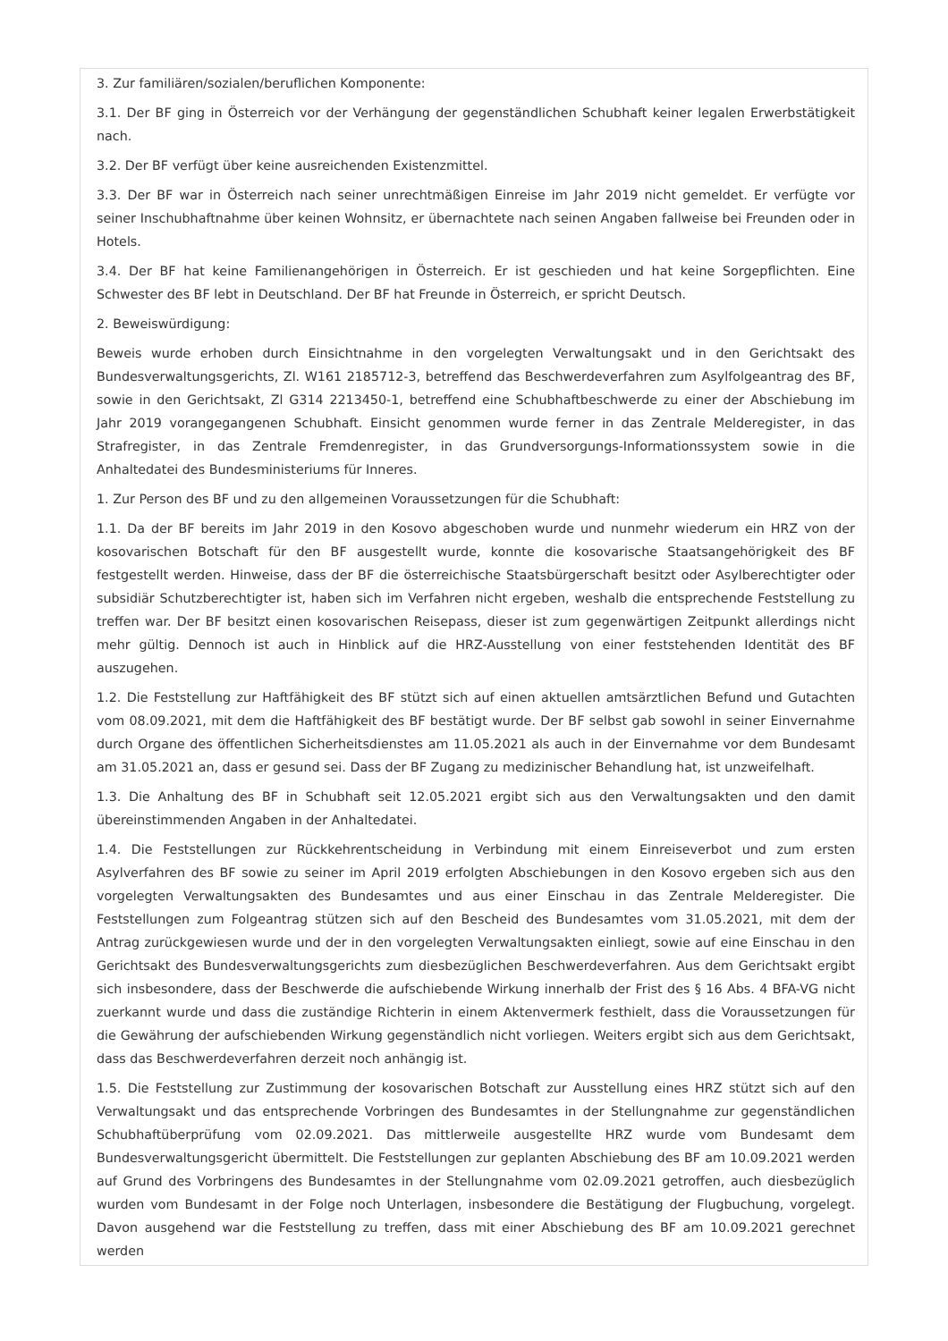3. Zur familiären/sozialen/beruflichen Komponente:
3.1. Der BF ging in Österreich vor der Verhängung der gegenständlichen Schubhaft keiner legalen Erwerbstätigkeit nach.
3.2. Der BF verfügt über keine ausreichenden Existenzmittel.
3.3. Der BF war in Österreich nach seiner unrechtmäßigen Einreise im Jahr 2019 nicht gemeldet. Er verfügte vor seiner Inschubhaftnahme über keinen Wohnsitz, er übernachtete nach seinen Angaben fallweise bei Freunden oder in Hotels.
3.4. Der BF hat keine Familienangehörigen in Österreich. Er ist geschieden und hat keine Sorgepflichten. Eine Schwester des BF lebt in Deutschland. Der BF hat Freunde in Österreich, er spricht Deutsch.
2. Beweiswürdigung:
Beweis wurde erhoben durch Einsichtnahme in den vorgelegten Verwaltungsakt und in den Gerichtsakt des Bundesverwaltungsgerichts, Zl. W161 2185712-3, betreffend das Beschwerdeverfahren zum Asylfolgeantrag des BF, sowie in den Gerichtsakt, Zl G314 2213450-1, betreffend eine Schubhaftbeschwerde zu einer der Abschiebung im Jahr 2019 vorangegangenen Schubhaft. Einsicht genommen wurde ferner in das Zentrale Melderegister, in das Strafregister, in das Zentrale Fremdenregister, in das Grundversorgungs-Informationssystem sowie in die Anhaltedatei des Bundesministeriums für Inneres.
1. Zur Person des BF und zu den allgemeinen Voraussetzungen für die Schubhaft:
1.1. Da der BF bereits im Jahr 2019 in den Kosovo abgeschoben wurde und nunmehr wiederum ein HRZ von der kosovarischen Botschaft für den BF ausgestellt wurde, konnte die kosovarische Staatsangehörigkeit des BF festgestellt werden. Hinweise, dass der BF die österreichische Staatsbürgerschaft besitzt oder Asylberechtigter oder subsidiär Schutzberechtigter ist, haben sich im Verfahren nicht ergeben, weshalb die entsprechende Feststellung zu treffen war. Der BF besitzt einen kosovarischen Reisepass, dieser ist zum gegenwärtigen Zeitpunkt allerdings nicht mehr gültig. Dennoch ist auch in Hinblick auf die HRZ-Ausstellung von einer feststehenden Identität des BF auszugehen.
1.2. Die Feststellung zur Haftfähigkeit des BF stützt sich auf einen aktuellen amtsärztlichen Befund und Gutachten vom 08.09.2021, mit dem die Haftfähigkeit des BF bestätigt wurde. Der BF selbst gab sowohl in seiner Einvernahme durch Organe des öffentlichen Sicherheitsdienstes am 11.05.2021 als auch in der Einvernahme vor dem Bundesamt am 31.05.2021 an, dass er gesund sei. Dass der BF Zugang zu medizinischer Behandlung hat, ist unzweifelhaft.
1.3. Die Anhaltung des BF in Schubhaft seit 12.05.2021 ergibt sich aus den Verwaltungsakten und den damit übereinstimmenden Angaben in der Anhaltedatei.
1.4. Die Feststellungen zur Rückkehrentscheidung in Verbindung mit einem Einreiseverbot und zum ersten Asylverfahren des BF sowie zu seiner im April 2019 erfolgten Abschiebungen in den Kosovo ergeben sich aus den vorgelegten Verwaltungsakten des Bundesamtes und aus einer Einschau in das Zentrale Melderegister. Die Feststellungen zum Folgeantrag stützen sich auf den Bescheid des Bundesamtes vom 31.05.2021, mit dem der Antrag zurückgewiesen wurde und der in den vorgelegten Verwaltungsakten einliegt, sowie auf eine Einschau in den Gerichtsakt des Bundesverwaltungsgerichts zum diesbezüglichen Beschwerdeverfahren. Aus dem Gerichtsakt ergibt sich insbesondere, dass der Beschwerde die aufschiebende Wirkung innerhalb der Frist des § 16 Abs. 4 BFA-VG nicht zuerkannt wurde und dass die zuständige Richterin in einem Aktenvermerk festhielt, dass die Voraussetzungen für die Gewährung der aufschiebenden Wirkung gegenständlich nicht vorliegen. Weiters ergibt sich aus dem Gerichtsakt, dass das Beschwerdeverfahren derzeit noch anhängig ist.
1.5. Die Feststellung zur Zustimmung der kosovarischen Botschaft zur Ausstellung eines HRZ stützt sich auf den Verwaltungsakt und das entsprechende Vorbringen des Bundesamtes in der Stellungnahme zur gegenständlichen Schubhaftüberprüfung vom 02.09.2021. Das mittlerweile ausgestellte HRZ wurde vom Bundesamt dem Bundesverwaltungsgericht übermittelt. Die Feststellungen zur geplanten Abschiebung des BF am 10.09.2021 werden auf Grund des Vorbringens des Bundesamtes in der Stellungnahme vom 02.09.2021 getroffen, auch diesbezüglich wurden vom Bundesamt in der Folge noch Unterlagen, insbesondere die Bestätigung der Flugbuchung, vorgelegt. Davon ausgehend war die Feststellung zu treffen, dass mit einer Abschiebung des BF am 10.09.2021 gerechnet werden